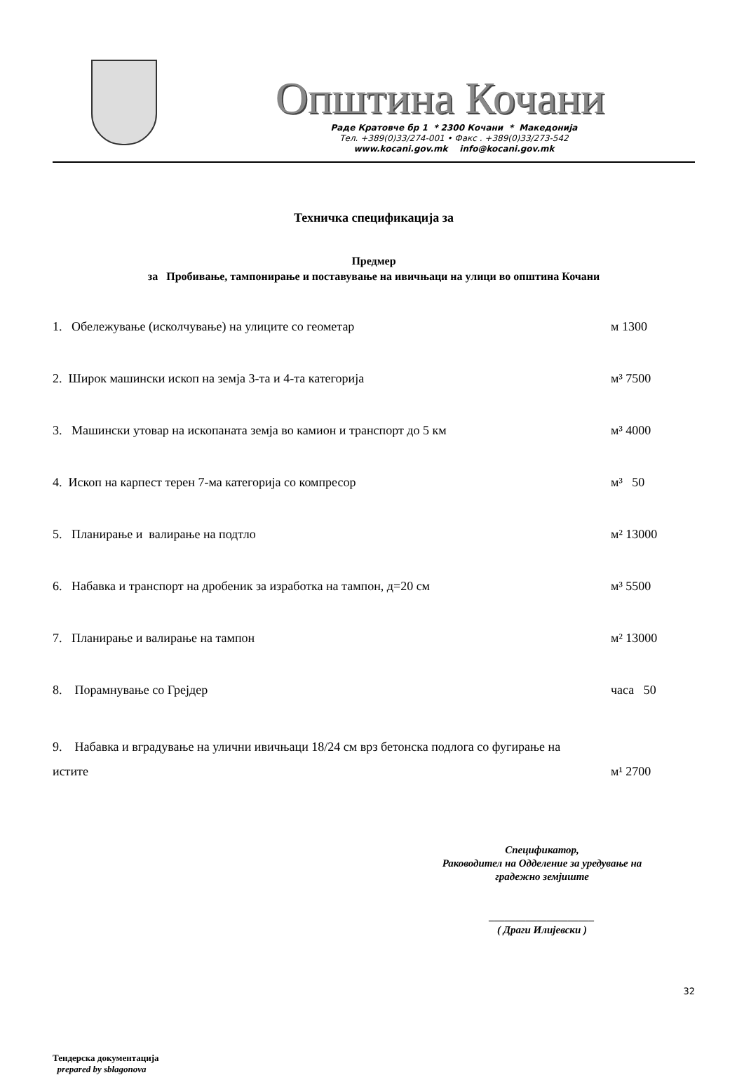Општина Кочани
Раде Кратовче бр 1 * 2300 Кочани * Македонија
Тел. +389(0)33/274-001 • Факс . +389(0)33/273-542
www.kocani.gov.mk info@kocani.gov.mk
Техничка спецификација за
Предмер
за Пробивање, тампонирање и поставување на ивичњаци на улици во општина Кочани
1. Обележување (исколчување) на улиците со геометар м 1300
2. Широк машински ископ на земја 3-та и 4-та категорија м³ 7500
3. Машински утовар на ископаната земја во камион и транспорт до 5 км м³ 4000
4. Ископ на карпест терен 7-ма категорија со компресор м³ 50
5. Планирање и валирање на подтло м² 13000
6. Набавка и транспорт на дробеник за изработка на тампон, д=20 см м³ 5500
7. Планирање и валирање на тампон м² 13000
8. Порамнување со Грејдер часа 50
9. Набавка и вградување на улични ивичњаци 18/24 см врз бетонска подлога со фугирање на
истите м¹ 2700
Спецификатор,
Раководител на Одделение за уредување на
градежно земјиште
____________________
( Драги Илијевски )
32
Тендерска документација
prepared by sblagonova